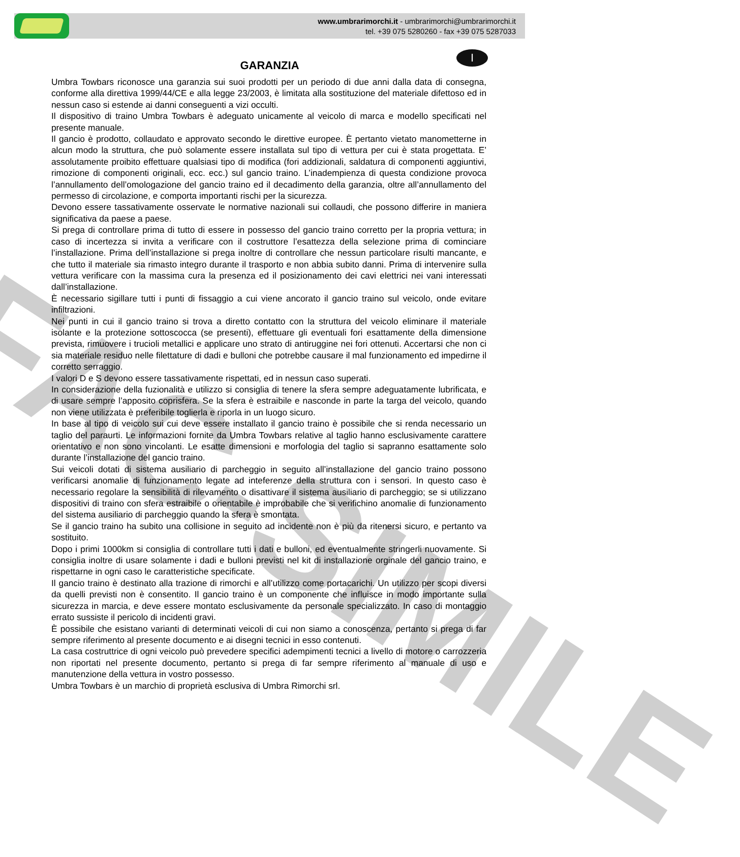FAC-SIMILE
www.umbrarimorchi.it - umbrarimorchi@umbrarimorchi.it
tel. +39 075 5280260 - fax +39 075 5287033
GARANZIA
I
Umbra Towbars riconosce una garanzia sui suoi prodotti per un periodo di due anni dalla data di consegna, conforme alla direttiva 1999/44/CE e alla legge 23/2003, è limitata alla sostituzione del materiale difettoso ed in nessun caso si estende ai danni conseguenti a vizi occulti.
Il dispositivo di traino Umbra Towbars è adeguato unicamente al veicolo di marca e modello specificati nel presente manuale.
Il gancio è prodotto, collaudato e approvato secondo le direttive europee. È pertanto vietato manometterne in alcun modo la struttura, che può solamente essere installata sul tipo di vettura per cui è stata progettata. E’ assolutamente proibito effettuare qualsiasi tipo di modifica (fori addizionali, saldatura di componenti aggiuntivi, rimozione di componenti originali, ecc. ecc.) sul gancio traino. L’inadempienza di questa condizione provoca l’annullamento dell’omologazione del gancio traino ed il decadimento della garanzia, oltre all’annullamento del permesso di circolazione, e comporta importanti rischi per la sicurezza.
Devono essere tassativamente osservate le normative nazionali sui collaudi, che possono differire in maniera significativa da paese a paese.
Si prega di controllare prima di tutto di essere in possesso del gancio traino corretto per la propria vettura; in caso di incertezza si invita a verificare con il costruttore l’esattezza della selezione prima di cominciare l’installazione. Prima dell’installazione si prega inoltre di controllare che nessun particolare risulti mancante, e che tutto il materiale sia rimasto integro durante il trasporto e non abbia subito danni. Prima di intervenire sulla vettura verificare con la massima cura la presenza ed il posizionamento dei cavi elettrici nei vani interessati dall’installazione.
È necessario sigillare tutti i punti di fissaggio a cui viene ancorato il gancio traino sul veicolo, onde evitare infiltrazioni.
Nei punti in cui il gancio traino si trova a diretto contatto con la struttura del veicolo eliminare il materiale isolante e la protezione sottoscocca (se presenti), effettuare gli eventuali fori esattamente della dimensione prevista, rimuovere i trucioli metallici e applicare uno strato di antiruggine nei fori ottenuti. Accertarsi che non ci sia materiale residuo nelle filettature di dadi e bulloni che potrebbe causare il mal funzionamento ed impedirne il corretto serraggio.
I valori D e S devono essere tassativamente rispettati, ed in nessun caso superati.
In considerazione della fuzionalità e utilizzo si consiglia di tenere la sfera sempre adeguatamente lubrificata, e di usare sempre l’apposito coprisfera. Se la sfera è estraibile e nasconde in parte la targa del veicolo, quando non viene utilizzata è preferibile toglierla e riporla in un luogo sicuro.
In base al tipo di veicolo sui cui deve essere installato il gancio traino è possibile che si renda necessario un taglio del paraurti. Le informazioni fornite da Umbra Towbars relative al taglio hanno esclusivamente carattere orientativo e non sono vincolanti. Le esatte dimensioni e morfologia del taglio si sapranno esattamente solo durante l’installazione del gancio traino.
Sui veicoli dotati di sistema ausiliario di parcheggio in seguito all’installazione del gancio traino possono verificarsi anomalie di funzionamento legate ad inteferenze della struttura con i sensori. In questo caso è necessario regolare la sensibilità di rilevamento o disattivare il sistema ausiliario di parcheggio; se si utilizzano dispositivi di traino con sfera estraibile o orientabile è improbabile che si verifichino anomalie di funzionamento del sistema ausiliario di parcheggio quando la sfera è smontata.
Se il gancio traino ha subito una collisione in seguito ad incidente non è più da ritenersi sicuro, e pertanto va sostituito.
Dopo i primi 1000km si consiglia di controllare tutti i dati e bulloni, ed eventualmente stringerli nuovamente. Si consiglia inoltre di usare solamente i dadi e bulloni previsti nel kit di installazione orginale del gancio traino, e rispettarne in ogni caso le caratteristiche specificate.
Il gancio traino è destinato alla trazione di rimorchi e all’utilizzo come portacarichi. Un utilizzo per scopi diversi da quelli previsti non è consentito. Il gancio traino è un componente che influisce in modo importante sulla sicurezza in marcia, e deve essere montato esclusivamente da personale specializzato. In caso di montaggio errato sussiste il pericolo di incidenti gravi.
È possibile che esistano varianti di determinati veicoli di cui non siamo a conoscenza, pertanto si prega di far sempre riferimento al presente documento e ai disegni tecnici in esso contenuti.
La casa costruttrice di ogni veicolo può prevedere specifici adempimenti tecnici a livello di motore o carrozzeria non riportati nel presente documento, pertanto si prega di far sempre riferimento al manuale di uso e manutenzione della vettura in vostro possesso.
Umbra Towbars è un marchio di proprietà esclusiva di Umbra Rimorchi srl.